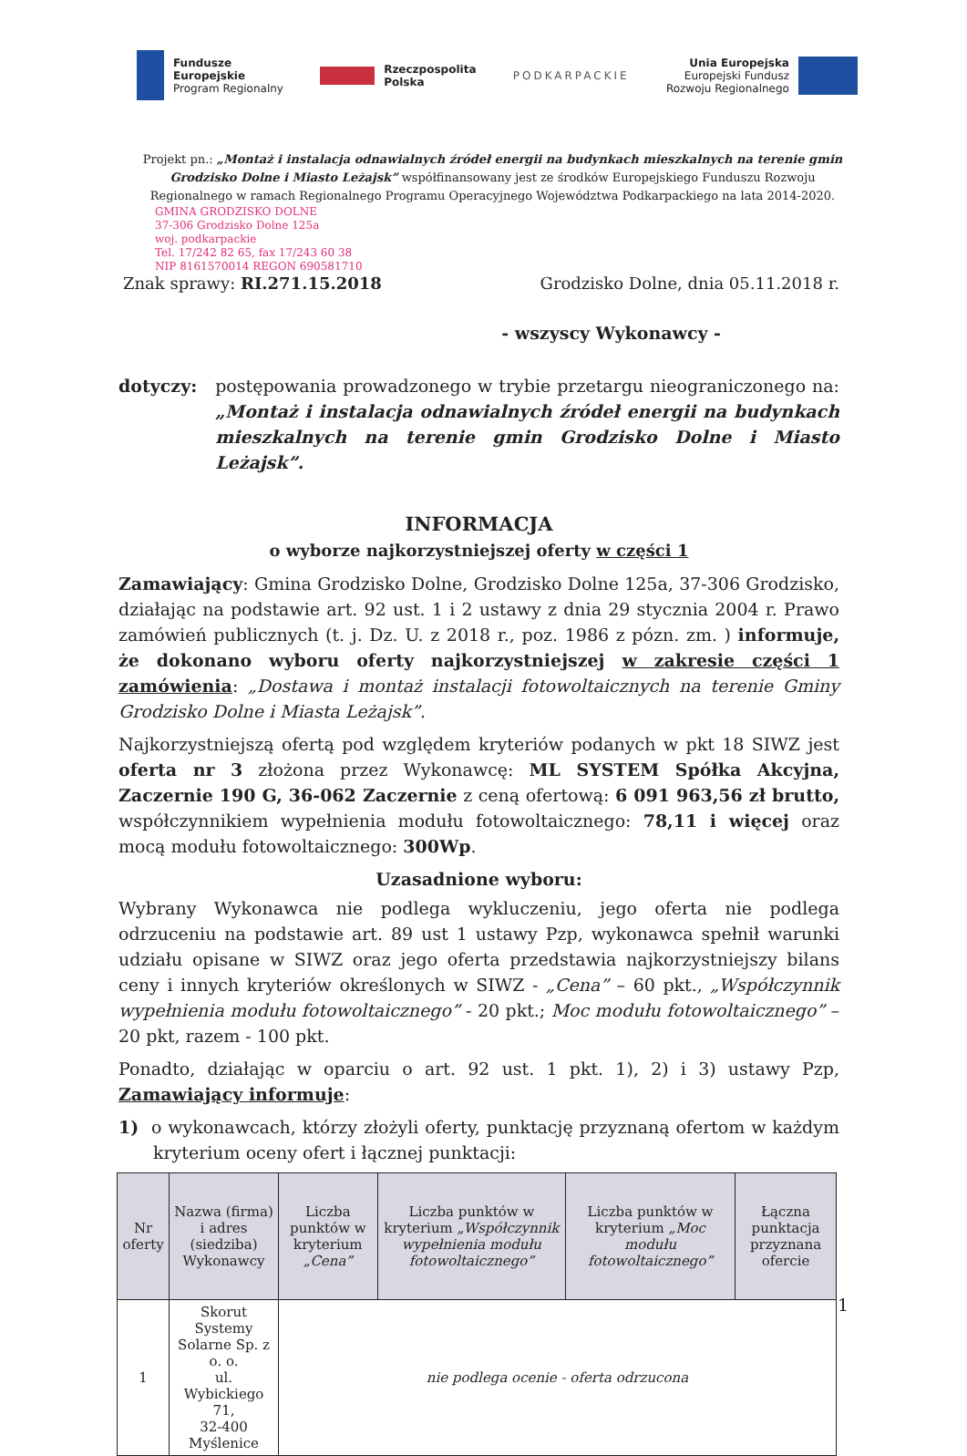Fundusze
Europejskie
Program Regionalny
Rzeczpospolita
Polska
PODKARPACKIE
Unia Europejska
Europejski Fundusz
Rozwoju Regionalnego
Projekt pn.: „Montaż i instalacja odnawialnych źródeł energii na budynkach mieszkalnych na terenie gmin Grodzisko Dolne i Miasto Leżajsk” współfinansowany jest ze środków Europejskiego Funduszu Rozwoju Regionalnego w ramach Regionalnego Programu Operacyjnego Województwa Podkarpackiego na lata 2014-2020.
GMINA GRODZISKO DOLNE
37-306 Grodzisko Dolne 125a
woj. podkarpackie
Tel. 17/242 82 65, fax 17/243 60 38
NIP 8161570014 REGON 690581710
Znak sprawy: RI.271.15.2018 Grodzisko Dolne, dnia 05.11.2018 r.
- wszyscy Wykonawcy -
dotyczy: postępowania prowadzonego w trybie przetargu nieograniczonego na: „Montaż i instalacja odnawialnych źródeł energii na budynkach mieszkalnych na terenie gmin Grodzisko Dolne i Miasto Leżajsk”.
INFORMACJA
o wyborze najkorzystniejszej oferty w części 1
Zamawiający: Gmina Grodzisko Dolne, Grodzisko Dolne 125a, 37-306 Grodzisko, działając na podstawie art. 92 ust. 1 i 2 ustawy z dnia 29 stycznia 2004 r. Prawo zamówień publicznych (t. j. Dz. U. z 2018 r., poz. 1986 z pózn. zm. ) informuje, że dokonano wyboru oferty najkorzystniejszej w zakresie części 1 zamówienia: „Dostawa i montaż instalacji fotowoltaicznych na terenie Gminy Grodzisko Dolne i Miasta Leżajsk”.
Najkorzystniejszą ofertą pod względem kryteriów podanych w pkt 18 SIWZ jest oferta nr 3 złożona przez Wykonawcę: ML SYSTEM Spółka Akcyjna, Zaczernie 190 G, 36-062 Zaczernie z ceną ofertową: 6 091 963,56 zł brutto, współczynnikiem wypełnienia modułu fotowoltaicznego: 78,11 i więcej oraz mocą modułu fotowoltaicznego: 300Wp.
Uzasadnione wyboru:
Wybrany Wykonawca nie podlega wykluczeniu, jego oferta nie podlega odrzuceniu na podstawie art. 89 ust 1 ustawy Pzp, wykonawca spełnił warunki udziału opisane w SIWZ oraz jego oferta przedstawia najkorzystniejszy bilans ceny i innych kryteriów określonych w SIWZ - „Cena” – 60 pkt., „Współczynnik wypełnienia modułu fotowoltaicznego” - 20 pkt.; Moc modułu fotowoltaicznego” – 20 pkt, razem - 100 pkt.
Ponadto, działając w oparciu o art. 92 ust. 1 pkt. 1), 2) i 3) ustawy Pzp, Zamawiający informuje:
1) o wykonawcach, którzy złożyli oferty, punktację przyznaną ofertom w każdym kryterium oceny ofert i łącznej punktacji:
| Nr oferty | Nazwa (firma) i adres (siedziba) Wykonawcy | Liczba punktów w kryterium „Cena” | Liczba punktów w kryterium „Współczynnik wypełnienia modułu fotowoltaicznego” | Liczba punktów w kryterium „Moc modułu fotowoltaicznego” | Łączna punktacja przyznana ofercie |
| --- | --- | --- | --- | --- | --- |
| 1 | Skorut Systemy Solarne Sp. z o. o. ul. Wybickiego 71, 32-400 Myślenice | nie podlega ocenie - oferta odrzucona | | | |
1